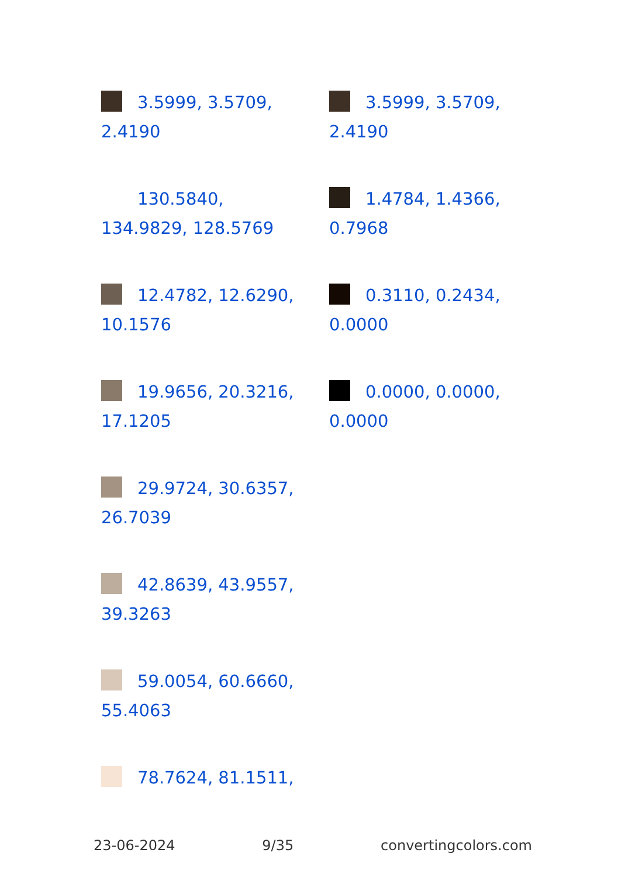3.5999, 3.5709, 2.4190
3.5999, 3.5709, 2.4190
130.5840, 134.9829, 128.5769
1.4784, 1.4366, 0.7968
12.4782, 12.6290, 10.1576
0.3110, 0.2434, 0.0000
19.9656, 20.3216, 17.1205
0.0000, 0.0000, 0.0000
29.9724, 30.6357, 26.7039
42.8639, 43.9557, 39.3263
59.0054, 60.6660, 55.4063
78.7624, 81.1511,
23-06-2024 9/35 convertingcolors.com